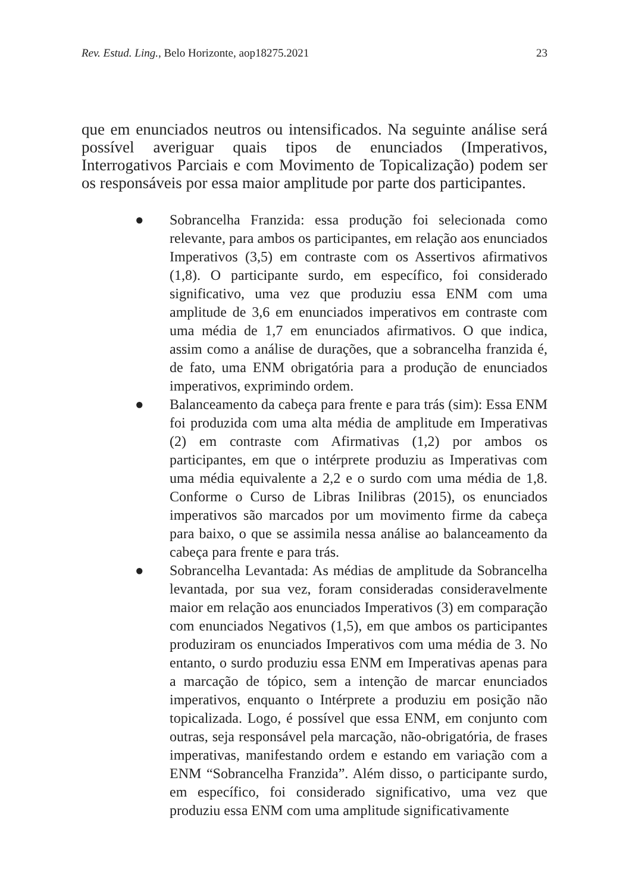Rev. Estud. Ling., Belo Horizonte, aop18275.2021 23
que em enunciados neutros ou intensificados. Na seguinte análise será possível averiguar quais tipos de enunciados (Imperativos, Interrogativos Parciais e com Movimento de Topicalização) podem ser os responsáveis por essa maior amplitude por parte dos participantes.
● Sobrancelha Franzida: essa produção foi selecionada como relevante, para ambos os participantes, em relação aos enunciados Imperativos (3,5) em contraste com os Assertivos afirmativos (1,8). O participante surdo, em específico, foi considerado significativo, uma vez que produziu essa ENM com uma amplitude de 3,6 em enunciados imperativos em contraste com uma média de 1,7 em enunciados afirmativos. O que indica, assim como a análise de durações, que a sobrancelha franzida é, de fato, uma ENM obrigatória para a produção de enunciados imperativos, exprimindo ordem.
● Balanceamento da cabeça para frente e para trás (sim): Essa ENM foi produzida com uma alta média de amplitude em Imperativas (2) em contraste com Afirmativas (1,2) por ambos os participantes, em que o intérprete produziu as Imperativas com uma média equivalente a 2,2 e o surdo com uma média de 1,8. Conforme o Curso de Libras Inilibras (2015), os enunciados imperativos são marcados por um movimento firme da cabeça para baixo, o que se assimila nessa análise ao balanceamento da cabeça para frente e para trás.
● Sobrancelha Levantada: As médias de amplitude da Sobrancelha levantada, por sua vez, foram consideradas consideravelmente maior em relação aos enunciados Imperativos (3) em comparação com enunciados Negativos (1,5), em que ambos os participantes produziram os enunciados Imperativos com uma média de 3. No entanto, o surdo produziu essa ENM em Imperativas apenas para a marcação de tópico, sem a intenção de marcar enunciados imperativos, enquanto o Intérprete a produziu em posição não topicalizada. Logo, é possível que essa ENM, em conjunto com outras, seja responsável pela marcação, não-obrigatória, de frases imperativas, manifestando ordem e estando em variação com a ENM “Sobrancelha Franzida”. Além disso, o participante surdo, em específico, foi considerado significativo, uma vez que produziu essa ENM com uma amplitude significativamente